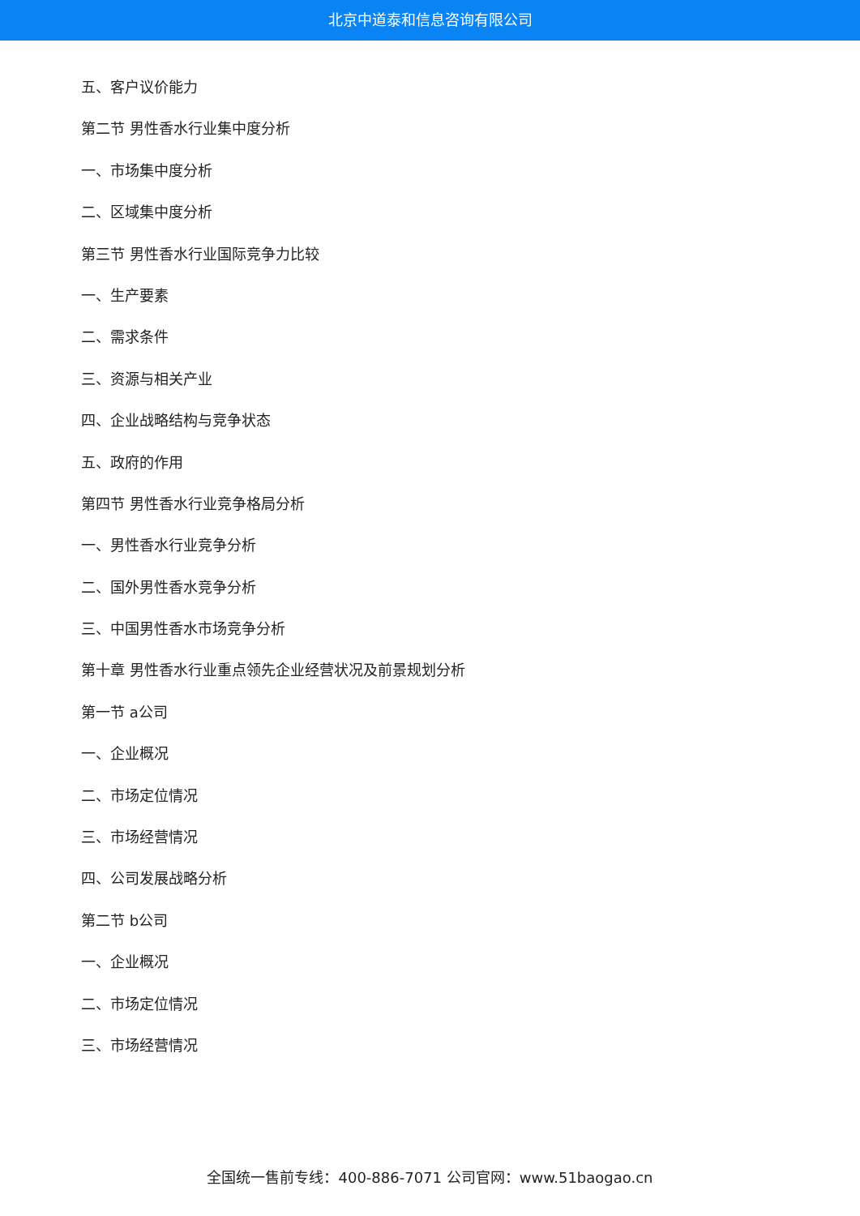北京中道泰和信息咨询有限公司
五、客户议价能力
第二节 男性香水行业集中度分析
一、市场集中度分析
二、区域集中度分析
第三节 男性香水行业国际竞争力比较
一、生产要素
二、需求条件
三、资源与相关产业
四、企业战略结构与竞争状态
五、政府的作用
第四节 男性香水行业竞争格局分析
一、男性香水行业竞争分析
二、国外男性香水竞争分析
三、中国男性香水市场竞争分析
第十章 男性香水行业重点领先企业经营状况及前景规划分析
第一节 a公司
一、企业概况
二、市场定位情况
三、市场经营情况
四、公司发展战略分析
第二节 b公司
一、企业概况
二、市场定位情况
三、市场经营情况
全国统一售前专线：400-886-7071 公司官网：www.51baogao.cn